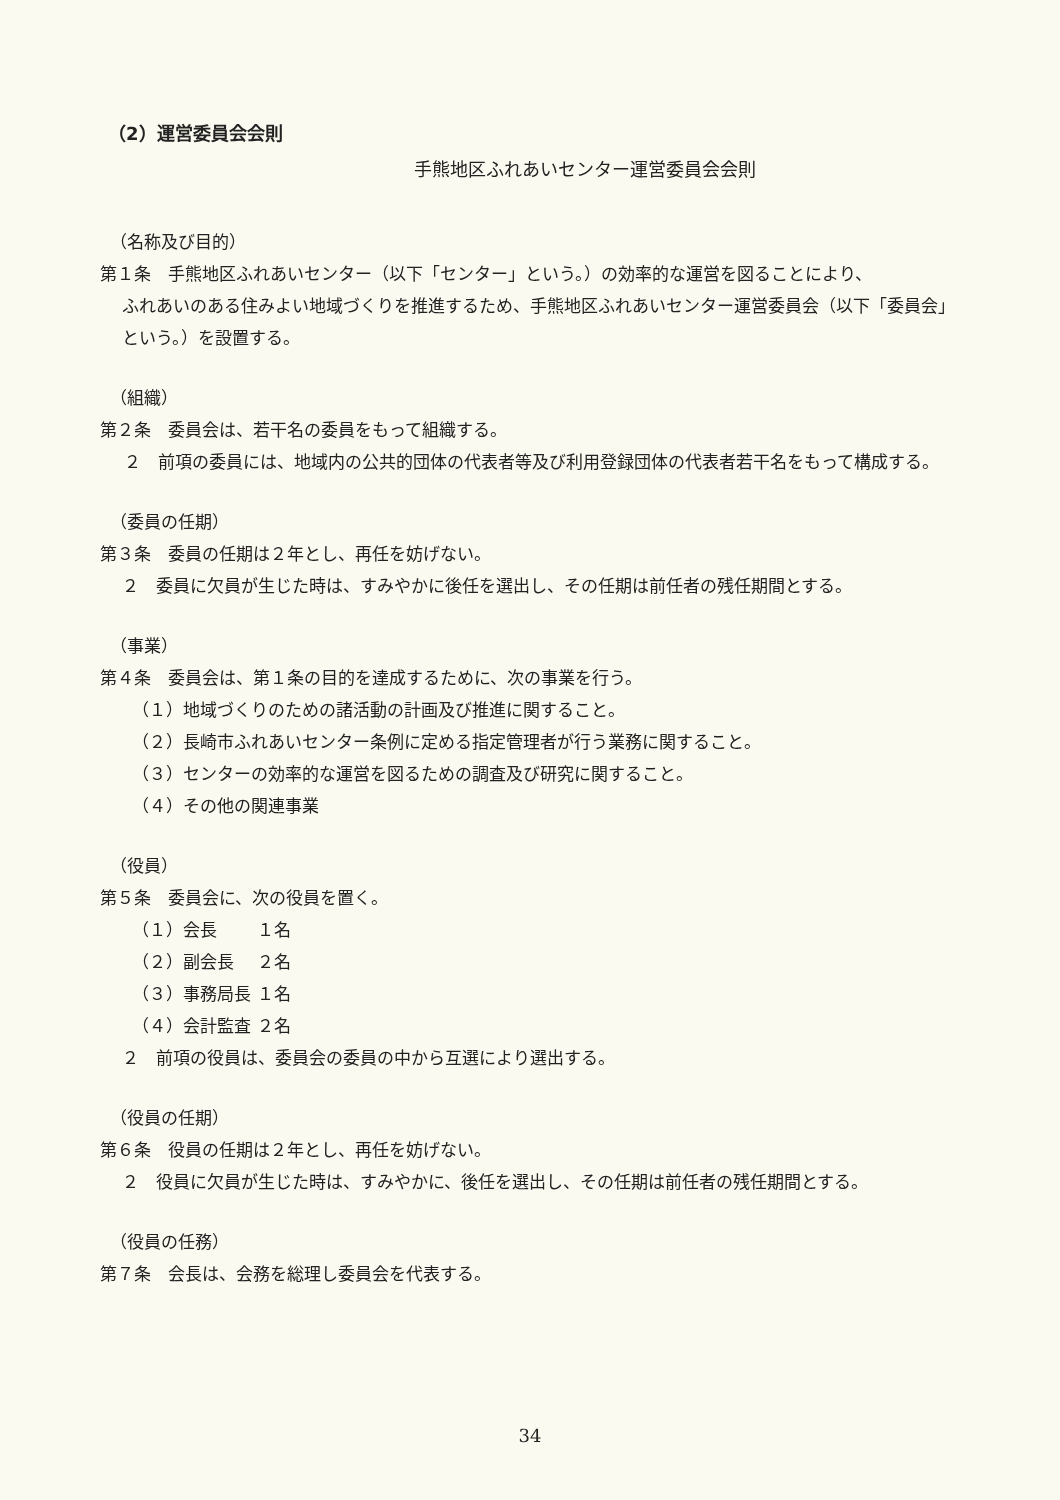（2）運営委員会会則
手熊地区ふれあいセンター運営委員会会則
（名称及び目的）
第１条　手熊地区ふれあいセンター（以下「センター」という。）の効率的な運営を図ることにより、
ふれあいのある住みよい地域づくりを推進するため、手熊地区ふれあいセンター運営委員会（以下「委員会」という。）を設置する。
（組織）
第２条　委員会は、若干名の委員をもって組織する。
２　前項の委員には、地域内の公共的団体の代表者等及び利用登録団体の代表者若干名をもって構成する。
（委員の任期）
第３条　委員の任期は２年とし、再任を妨げない。
２　委員に欠員が生じた時は、すみやかに後任を選出し、その任期は前任者の残任期間とする。
（事業）
第４条　委員会は、第１条の目的を達成するために、次の事業を行う。
（１）地域づくりのための諸活動の計画及び推進に関すること。
（２）長崎市ふれあいセンター条例に定める指定管理者が行う業務に関すること。
（３）センターの効率的な運営を図るための調査及び研究に関すること。
（４）その他の関連事業
（役員）
第５条　委員会に、次の役員を置く。
（１）会長 １名
（２）副会長 ２名
（３）事務局長 １名
（４）会計監査 ２名
２　前項の役員は、委員会の委員の中から互選により選出する。
（役員の任期）
第６条　役員の任期は２年とし、再任を妨げない。
２　役員に欠員が生じた時は、すみやかに、後任を選出し、その任期は前任者の残任期間とする。
（役員の任務）
第７条　会長は、会務を総理し委員会を代表する。
34